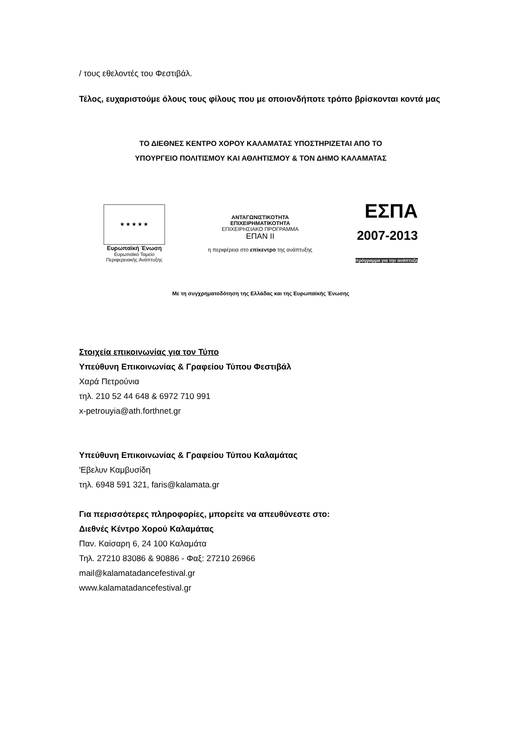/ τους εθελοντές του Φεστιβάλ.
Τέλος, ευχαριστούμε όλους τους φίλους που με οποιονδήποτε τρόπο βρίσκονται κοντά μας
ΤΟ ΔΙΕΘΝΕΣ ΚΕΝΤΡΟ ΧΟΡΟΥ ΚΑΛΑΜΑΤΑΣ ΥΠΟΣΤΗΡΙΖΕΤΑΙ ΑΠΟ ΤΟ
ΥΠΟΥΡΓΕΙΟ ΠΟΛΙΤΙΣΜΟΥ ΚΑΙ ΑΘΛΗΤΙΣΜΟΥ & ΤΟΝ ΔΗΜΟ ΚΑΛΑΜΑΤΑΣ
★★★★★
Ευρωπαϊκή Ένωση
Ευρωπαϊκό Ταμείο Περιφερειακής Ανάπτυξης
ΑΝΤΑΓΩΝΙΣΤΙΚΟΤΗΤΑ
ΕΠΙΧΕΙΡΗΜΑΤΙΚΟΤΗΤΑ
ΕΠΙΧΕΙΡΗΣΙΑΚΟ ΠΡΟΓΡΑΜΜΑ
ΕΠΑΝ ΙΙ
η περιφέρεια στο επίκεντρο της ανάπτυξης
ΕΣΠΑ
2007-2013
πρόγραμμα για την ανάπτυξη
Με τη συγχρηματοδότηση της Ελλάδας και της Ευρωπαϊκής Ένωσης
Στοιχεία επικοινωνίας για τον Τύπο
Υπεύθυνη Επικοινωνίας & Γραφείου Τύπου Φεστιβάλ
Χαρά Πετρούνια
τηλ. 210 52 44 648 & 6972 710 991
x-petrouyia@ath.forthnet.gr
Υπεύθυνη Επικοινωνίας & Γραφείου Τύπου Καλαμάτας
'Εβελυν Καμβυσίδη
τηλ. 6948 591 321, faris@kalamata.gr
Για περισσότερες πληροφορίες, μπορείτε να απευθύνεστε στο:
Διεθνές Κέντρο Χορού Καλαμάτας
Παν. Καίσαρη 6, 24 100 Καλαμάτα
Τηλ. 27210 83086 & 90886 - Φαξ: 27210 26966
mail@kalamatadancefestival.gr
www.kalamatadancefestival.gr